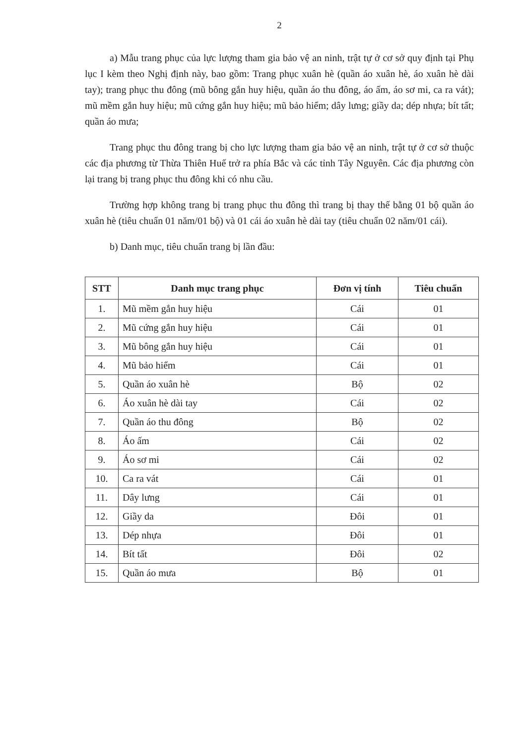2
a) Mẫu trang phục của lực lượng tham gia bảo vệ an ninh, trật tự ở cơ sở quy định tại Phụ lục I kèm theo Nghị định này, bao gồm: Trang phục xuân hè (quần áo xuân hè, áo xuân hè dài tay); trang phục thu đông (mũ bông gắn huy hiệu, quần áo thu đông, áo ấm, áo sơ mi, ca ra vát); mũ mềm gắn huy hiệu; mũ cứng gắn huy hiệu; mũ bảo hiểm; dây lưng; giầy da; dép nhựa; bít tất; quần áo mưa;
Trang phục thu đông trang bị cho lực lượng tham gia bảo vệ an ninh, trật tự ở cơ sở thuộc các địa phương từ Thừa Thiên Huế trở ra phía Bắc và các tỉnh Tây Nguyên. Các địa phương còn lại trang bị trang phục thu đông khi có nhu cầu.
Trường hợp không trang bị trang phục thu đông thì trang bị thay thế bằng 01 bộ quần áo xuân hè (tiêu chuẩn 01 năm/01 bộ) và 01 cái áo xuân hè dài tay (tiêu chuẩn 02 năm/01 cái).
b) Danh mục, tiêu chuẩn trang bị lần đầu:
| STT | Danh mục trang phục | Đơn vị tính | Tiêu chuẩn |
| --- | --- | --- | --- |
| 1. | Mũ mềm gắn huy hiệu | Cái | 01 |
| 2. | Mũ cứng gắn huy hiệu | Cái | 01 |
| 3. | Mũ bông gắn huy hiệu | Cái | 01 |
| 4. | Mũ bảo hiểm | Cái | 01 |
| 5. | Quần áo xuân hè | Bộ | 02 |
| 6. | Áo xuân hè dài tay | Cái | 02 |
| 7. | Quần áo thu đông | Bộ | 02 |
| 8. | Áo ấm | Cái | 02 |
| 9. | Áo sơ mi | Cái | 02 |
| 10. | Ca ra vát | Cái | 01 |
| 11. | Dây lưng | Cái | 01 |
| 12. | Giầy da | Đôi | 01 |
| 13. | Dép nhựa | Đôi | 01 |
| 14. | Bít tất | Đôi | 02 |
| 15. | Quần áo mưa | Bộ | 01 |